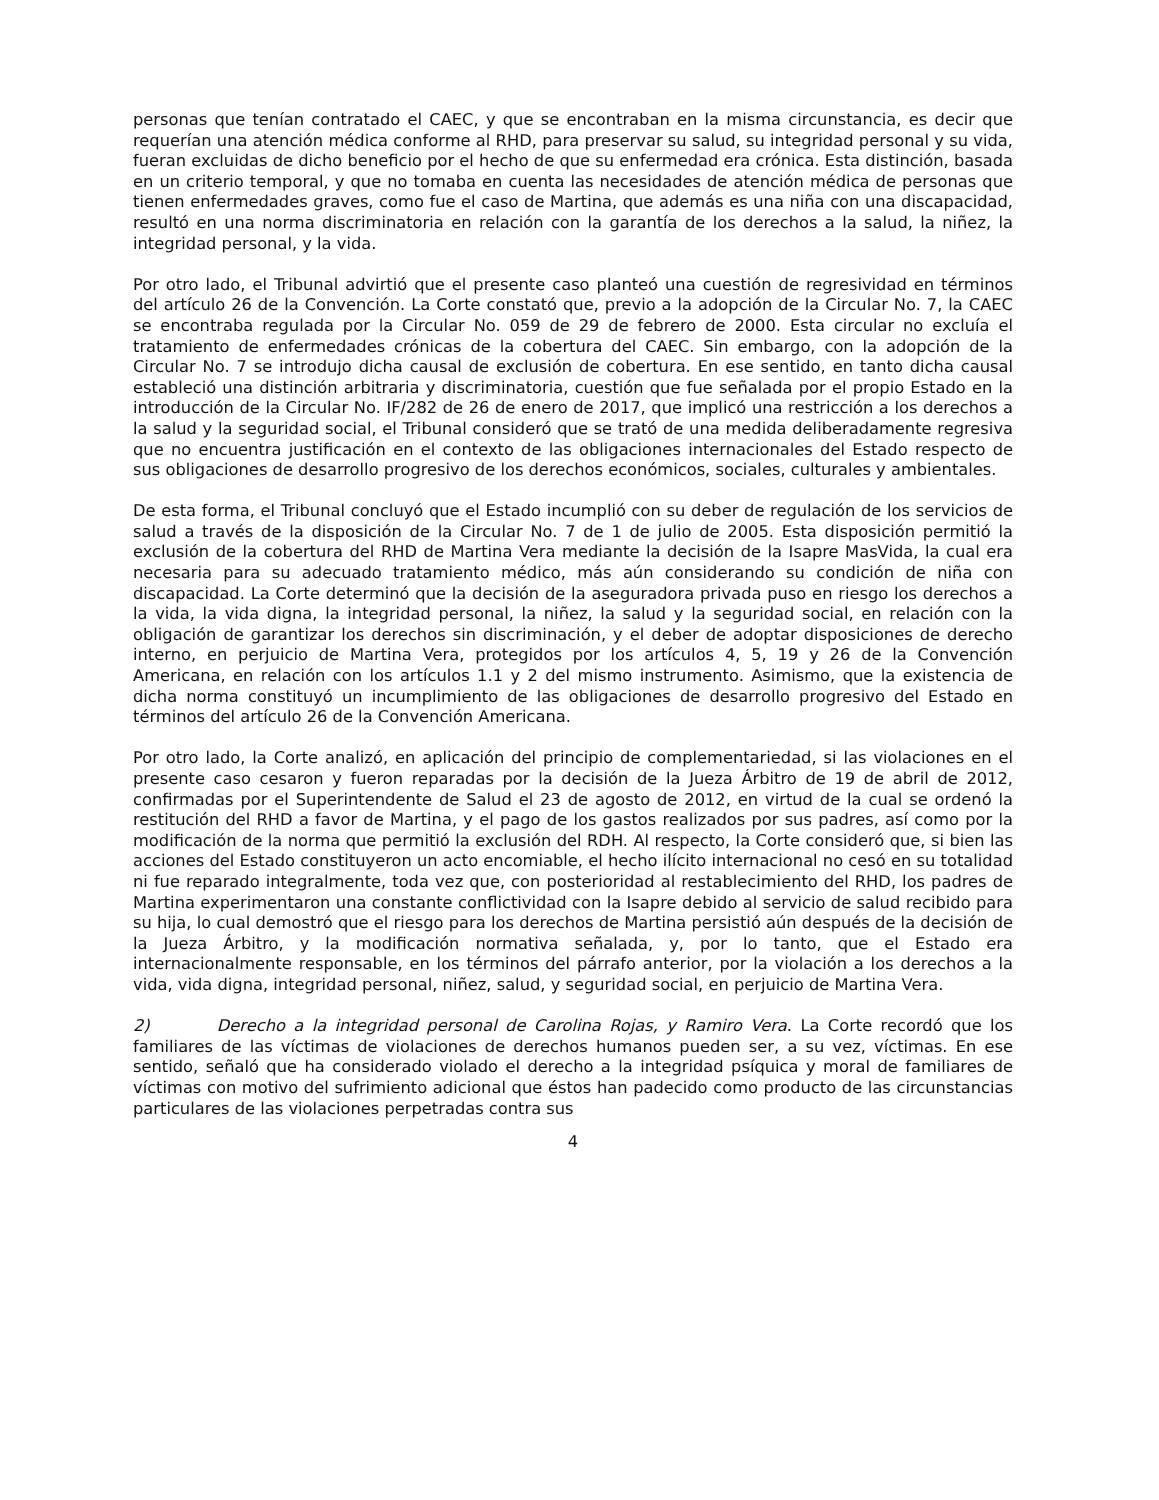personas que tenían contratado el CAEC, y que se encontraban en la misma circunstancia, es decir que requerían una atención médica conforme al RHD, para preservar su salud, su integridad personal y su vida, fueran excluidas de dicho beneficio por el hecho de que su enfermedad era crónica. Esta distinción, basada en un criterio temporal, y que no tomaba en cuenta las necesidades de atención médica de personas que tienen enfermedades graves, como fue el caso de Martina, que además es una niña con una discapacidad, resultó en una norma discriminatoria en relación con la garantía de los derechos a la salud, la niñez, la integridad personal, y la vida.
Por otro lado, el Tribunal advirtió que el presente caso planteó una cuestión de regresividad en términos del artículo 26 de la Convención. La Corte constató que, previo a la adopción de la Circular No. 7, la CAEC se encontraba regulada por la Circular No. 059 de 29 de febrero de 2000. Esta circular no excluía el tratamiento de enfermedades crónicas de la cobertura del CAEC. Sin embargo, con la adopción de la Circular No. 7 se introdujo dicha causal de exclusión de cobertura. En ese sentido, en tanto dicha causal estableció una distinción arbitraria y discriminatoria, cuestión que fue señalada por el propio Estado en la introducción de la Circular No. IF/282 de 26 de enero de 2017, que implicó una restricción a los derechos a la salud y la seguridad social, el Tribunal consideró que se trató de una medida deliberadamente regresiva que no encuentra justificación en el contexto de las obligaciones internacionales del Estado respecto de sus obligaciones de desarrollo progresivo de los derechos económicos, sociales, culturales y ambientales.
De esta forma, el Tribunal concluyó que el Estado incumplió con su deber de regulación de los servicios de salud a través de la disposición de la Circular No. 7 de 1 de julio de 2005. Esta disposición permitió la exclusión de la cobertura del RHD de Martina Vera mediante la decisión de la Isapre MasVida, la cual era necesaria para su adecuado tratamiento médico, más aún considerando su condición de niña con discapacidad. La Corte determinó que la decisión de la aseguradora privada puso en riesgo los derechos a la vida, la vida digna, la integridad personal, la niñez, la salud y la seguridad social, en relación con la obligación de garantizar los derechos sin discriminación, y el deber de adoptar disposiciones de derecho interno, en perjuicio de Martina Vera, protegidos por los artículos 4, 5, 19 y 26 de la Convención Americana, en relación con los artículos 1.1 y 2 del mismo instrumento. Asimismo, que la existencia de dicha norma constituyó un incumplimiento de las obligaciones de desarrollo progresivo del Estado en términos del artículo 26 de la Convención Americana.
Por otro lado, la Corte analizó, en aplicación del principio de complementariedad, si las violaciones en el presente caso cesaron y fueron reparadas por la decisión de la Jueza Árbitro de 19 de abril de 2012, confirmadas por el Superintendente de Salud el 23 de agosto de 2012, en virtud de la cual se ordenó la restitución del RHD a favor de Martina, y el pago de los gastos realizados por sus padres, así como por la modificación de la norma que permitió la exclusión del RDH. Al respecto, la Corte consideró que, si bien las acciones del Estado constituyeron un acto encomiable, el hecho ilícito internacional no cesó en su totalidad ni fue reparado integralmente, toda vez que, con posterioridad al restablecimiento del RHD, los padres de Martina experimentaron una constante conflictividad con la Isapre debido al servicio de salud recibido para su hija, lo cual demostró que el riesgo para los derechos de Martina persistió aún después de la decisión de la Jueza Árbitro, y la modificación normativa señalada, y, por lo tanto, que el Estado era internacionalmente responsable, en los términos del párrafo anterior, por la violación a los derechos a la vida, vida digna, integridad personal, niñez, salud, y seguridad social, en perjuicio de Martina Vera.
2) Derecho a la integridad personal de Carolina Rojas, y Ramiro Vera. La Corte recordó que los familiares de las víctimas de violaciones de derechos humanos pueden ser, a su vez, víctimas. En ese sentido, señaló que ha considerado violado el derecho a la integridad psíquica y moral de familiares de víctimas con motivo del sufrimiento adicional que éstos han padecido como producto de las circunstancias particulares de las violaciones perpetradas contra sus
4